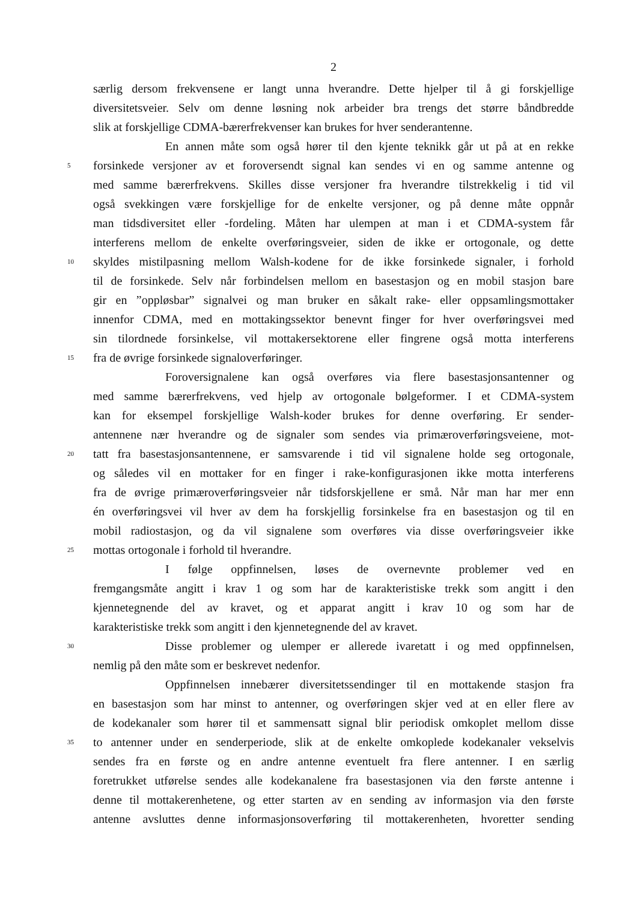2
særlig dersom frekvensene er langt unna hverandre. Dette hjelper til å gi forskjellige
diversitetsveier. Selv om denne løsning nok arbeider bra trengs det større båndbredde
slik at forskjellige CDMA-bærerfrekvenser kan brukes for hver senderantenne.
En annen måte som også hører til den kjente teknikk går ut på at en rekke
5 forsinkede versjoner av et foroversendt signal kan sendes vi en og samme antenne og
med samme bærerfrekvens. Skilles disse versjoner fra hverandre tilstrekkelig i tid vil
også svekkingen være forskjellige for de enkelte versjoner, og på denne måte oppnår
man tidsdiversitet eller -fordeling. Måten har ulempen at man i et CDMA-system får
interferens mellom de enkelte overføringsveier, siden de ikke er ortogonale, og dette
10 skyldes mistilpasning mellom Walsh-kodene for de ikke forsinkede signaler, i forhold
til de forsinkede. Selv når forbindelsen mellom en basestasjon og en mobil stasjon bare
gir en ”oppløsbar” signalvei og man bruker en såkalt rake- eller oppsamlingsmottaker
innenfor CDMA, med en mottakingssektor benevnt finger for hver overføringsvei med
sin tilordnede forsinkelse, vil mottakersektorene eller fingrene også motta interferens
15 fra de øvrige forsinkede signaloverføringer.
Foroversignalene kan også overføres via flere basestasjonsantenner og
med samme bærerfrekvens, ved hjelp av ortogonale bølgeformer. I et CDMA-system
kan for eksempel forskjellige Walsh-koder brukes for denne overføring. Er sender-
antennene nær hverandre og de signaler som sendes via primæroverføringsveiene, mot-
20 tatt fra basestasjonsantennene, er samsvarende i tid vil signalene holde seg ortogonale,
og således vil en mottaker for en finger i rake-konfigurasjonen ikke motta interferens
fra de øvrige primæroverføringsveier når tidsforskjellene er små. Når man har mer enn
én overføringsvei vil hver av dem ha forskjellig forsinkelse fra en basestasjon og til en
mobil radiostasjon, og da vil signalene som overføres via disse overføringsveier ikke
25 mottas ortogonale i forhold til hverandre.
I følge oppfinnelsen, løses de overnevnte problemer ved en
fremgangsmåte angitt i krav 1 og som har de karakteristiske trekk som angitt i den
kjennetegnende del av kravet, og et apparat angitt i krav 10 og som har de
karakteristiske trekk som angitt i den kjennetegnende del av kravet.
30 Disse problemer og ulemper er allerede ivaretatt i og med oppfinnelsen,
nemlig på den måte som er beskrevet nedenfor.
Oppfinnelsen innebærer diversitetssendinger til en mottakende stasjon fra
en basestasjon som har minst to antenner, og overføringen skjer ved at en eller flere av
de kodekanaler som hører til et sammensatt signal blir periodisk omkoplet mellom disse
35 to antenner under en senderperiode, slik at de enkelte omkoplede kodekanaler vekselvis
sendes fra en første og en andre antenne eventuelt fra flere antenner. I en særlig
foretrukket utførelse sendes alle kodekanalene fra basestasjonen via den første antenne i
denne til mottakerenhetene, og etter starten av en sending av informasjon via den første
antenne avsluttes denne informasjonsoverføring til mottakerenheten, hvoretter sending